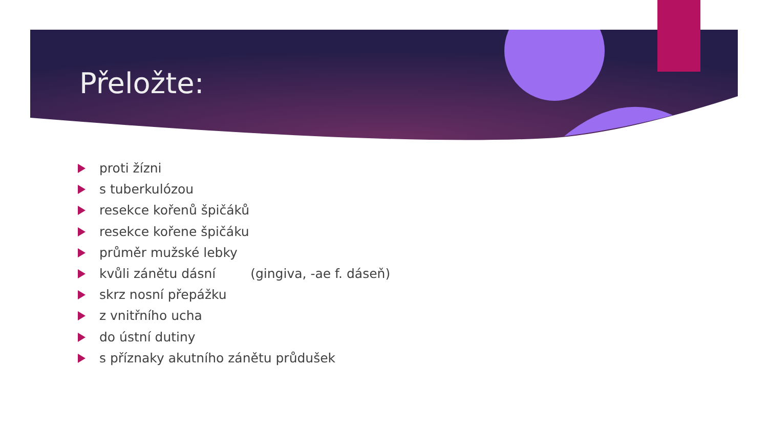Přeložte:
proti žízni
s tuberkulózou
resekce kořenů špičáků
resekce kořene špičáku
průměr mužské lebky
kvůli zánětu dásní (gingiva, -ae f. dáseň)
skrz nosní přepážku
z vnitřního ucha
do ústní dutiny
s příznaky akutního zánětu průdušek